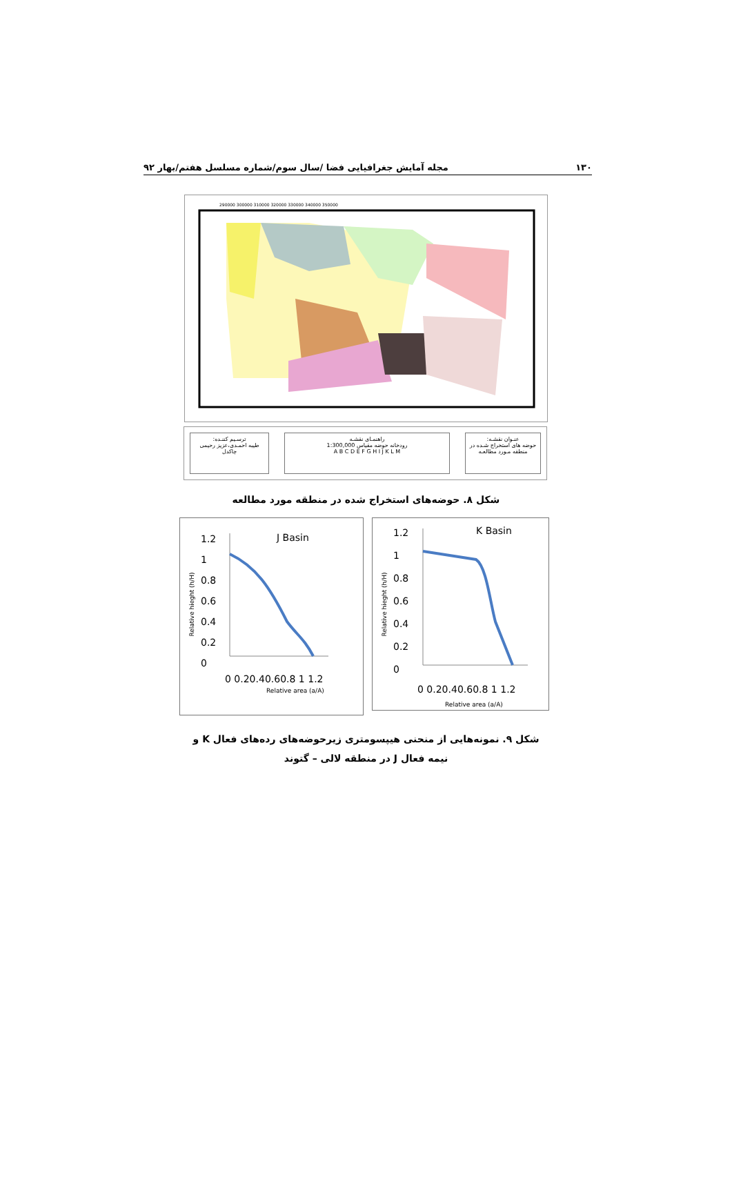۱۳۰ مجله آمایش جغرافیایی فضا /سال سوم/شماره مسلسل هفتم/بهار ۹۲
290000 300000 310000 320000 330000 340000 350000
عنـوان نقشـه:
حوضه های استخراج شـده در منطقه مـورد مطالعـه
راهنمـای نقشـه
رودخانه حوضه مقیاس 1:300,000
A B C D E F G H I J K L M
ترسـیم کننـده:
طیبه احمـدی،عزیز رحیمی چاکدل
شکل ۸. حوضه‌های استخراج شده در منطقه مورد مطالعه
J Basin
1.2
1
0.8
0.6
0.4
0.2
0
0 0.20.40.60.8 1 1.2
Relative area (a/A)
Relative hieght (h/H)
K Basin
1.2
1
0.8
0.6
0.4
0.2
0
0 0.20.40.60.8 1 1.2
Relative area (a/A)
Relative hieght (h/H)
شکل ۹. نمونه‌هایی از منحنی هیپسومتری زیرحوضه‌های رده‌های فعال K و
نیمه فعال J در منطقه لالی – گتوند